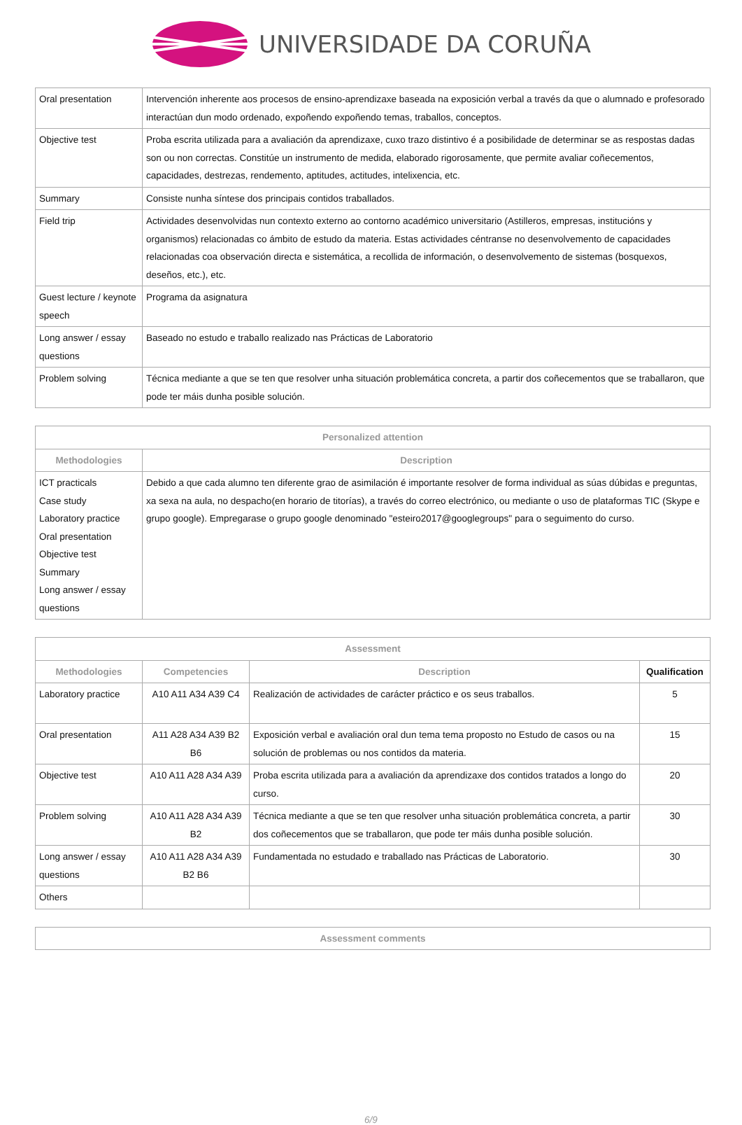UNIVERSIDADE DA CORUÑA
| Oral presentation | Intervención inherente aos procesos de ensino-aprendizaxe baseada na exposición verbal a través da que o alumnado e profesorado interactúan dun modo ordenado, expoñendo expoñendo temas, traballos, conceptos. |
| Objective test | Proba escrita utilizada para a avaliación da aprendizaxe, cuxo trazo distintivo é a posibilidade de determinar se as respostas dadas son ou non correctas. Constitúe un instrumento de medida, elaborado rigorosamente, que permite avaliar coñecementos, capacidades, destrezas, rendemento, aptitudes, actitudes, intelixencia, etc. |
| Summary | Consiste nunha síntese dos principais contidos traballados. |
| Field trip | Actividades desenvolvidas nun contexto externo ao contorno académico universitario (Astilleros, empresas, institucións y organismos) relacionadas co ámbito de estudo da materia. Estas actividades céntranse no desenvolvemento de capacidades relacionadas coa observación directa e sistemática, a recollida de información, o desenvolvemento de sistemas (bosquexos, deseños, etc.), etc. |
| Guest lecture / keynote speech | Programa da asignatura |
| Long answer / essay questions | Baseado no estudo e traballo realizado nas Prácticas de Laboratorio |
| Problem solving | Técnica mediante a que se ten que resolver unha situación problemática concreta, a partir dos coñecementos que se traballaron, que pode ter máis dunha posible solución. |
| Personalized attention | |
| --- | --- |
| Methodologies | Description |
| ICT practicals Case study Laboratory practice Oral presentation Objective test Summary Long answer / essay questions | Debido a que cada alumno ten diferente grao de asimilación é importante resolver de forma individual as súas dúbidas e preguntas, xa sexa na aula, no despacho(en horario de titorías), a través do correo electrónico, ou mediante o uso de plataformas TIC (Skype e grupo google). Empregarase o grupo google denominado "esteiro2017@googlegroups" para o seguimento do curso. |
| Assessment | | | |
| --- | --- | --- | --- |
| Methodologies | Competencies | Description | Qualification |
| Laboratory practice | A10 A11 A34 A39 C4 | Realización de actividades de carácter práctico e os seus traballos. | 5 |
| Oral presentation | A11 A28 A34 A39 B2 B6 | Exposición verbal e avaliación oral dun tema tema proposto no Estudo de casos ou na solución de problemas ou nos contidos da materia. | 15 |
| Objective test | A10 A11 A28 A34 A39 | Proba escrita utilizada para a avaliación da aprendizaxe dos contidos tratados a longo do curso. | 20 |
| Problem solving | A10 A11 A28 A34 A39 B2 | Técnica mediante a que se ten que resolver unha situación problemática concreta, a partir dos coñecementos que se traballaron, que pode ter máis dunha posible solución. | 30 |
| Long answer / essay questions | A10 A11 A28 A34 A39 B2 B6 | Fundamentada no estudado e traballado nas Prácticas de Laboratorio. | 30 |
| Others | | | |
| Assessment comments |
| --- |
6/9